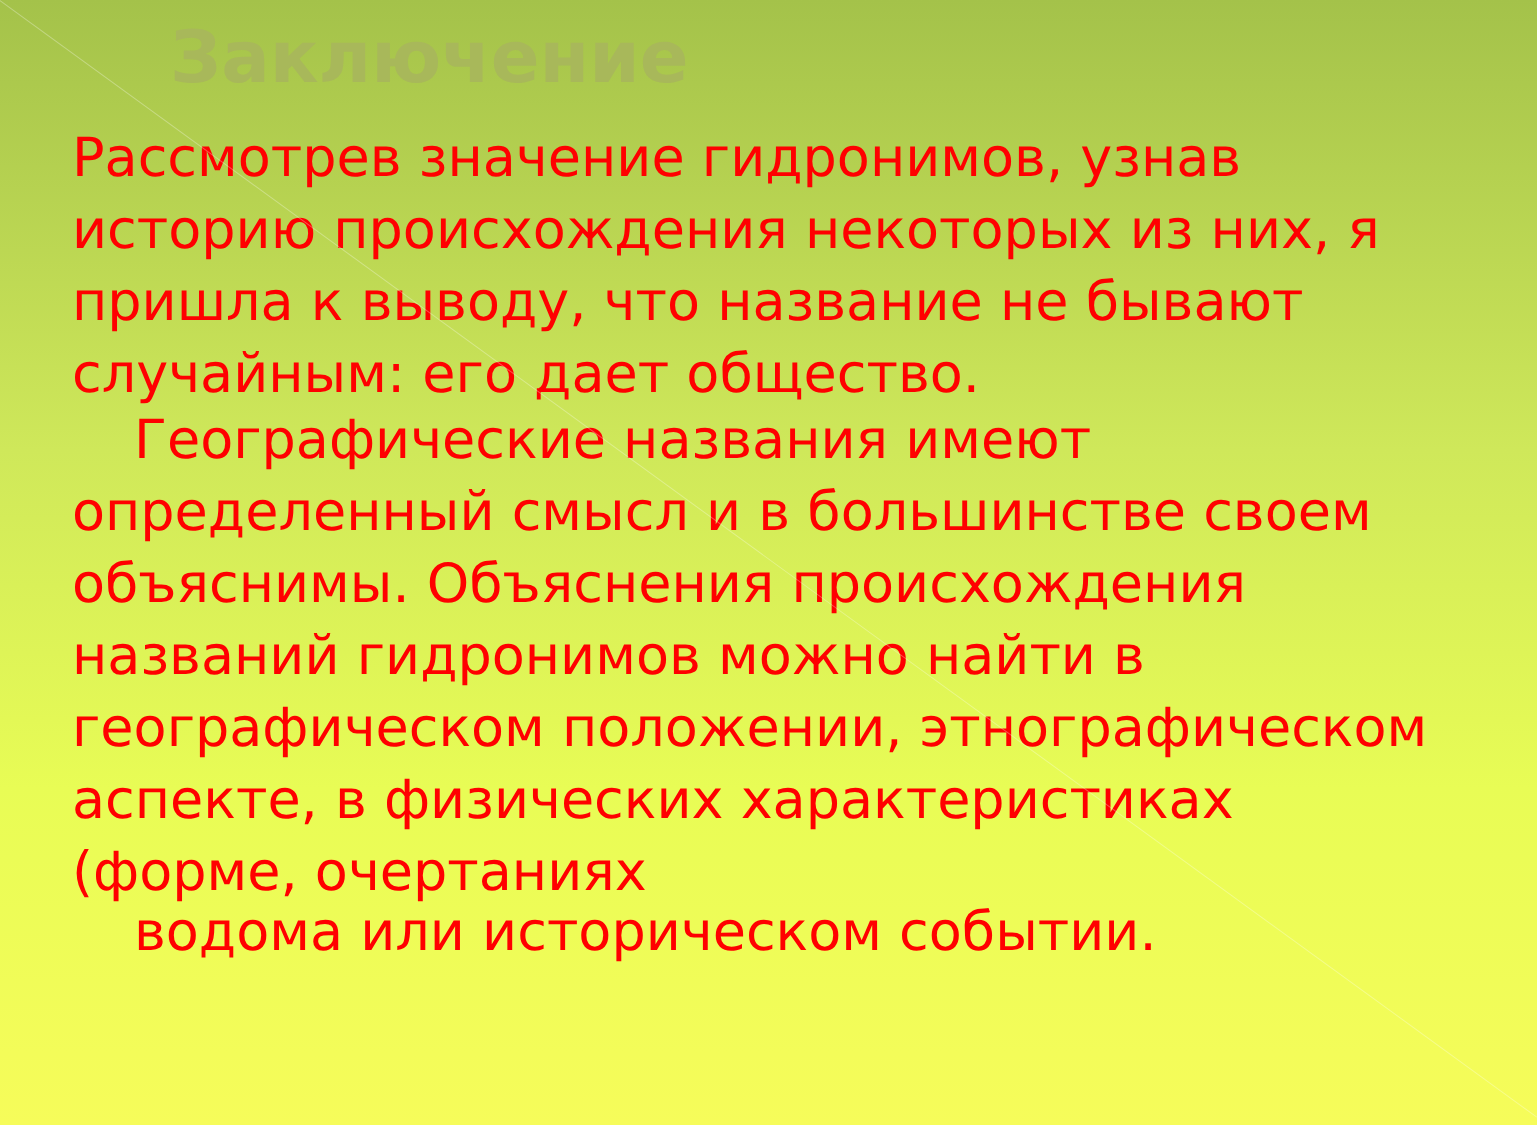Заключение
Рассмотрев значение гидронимов, узнав историю происхождения некоторых из них, я пришла к выводу, что название не бывают случайным: его дает общество.
Географические названия имеют
определенный смысл и в большинстве своем объяснимы. Объяснения происхождения названий гидронимов можно найти в географическом положении, этнографическом аспекте, в физических характеристиках (форме, очертаниях
водома или историческом событии.